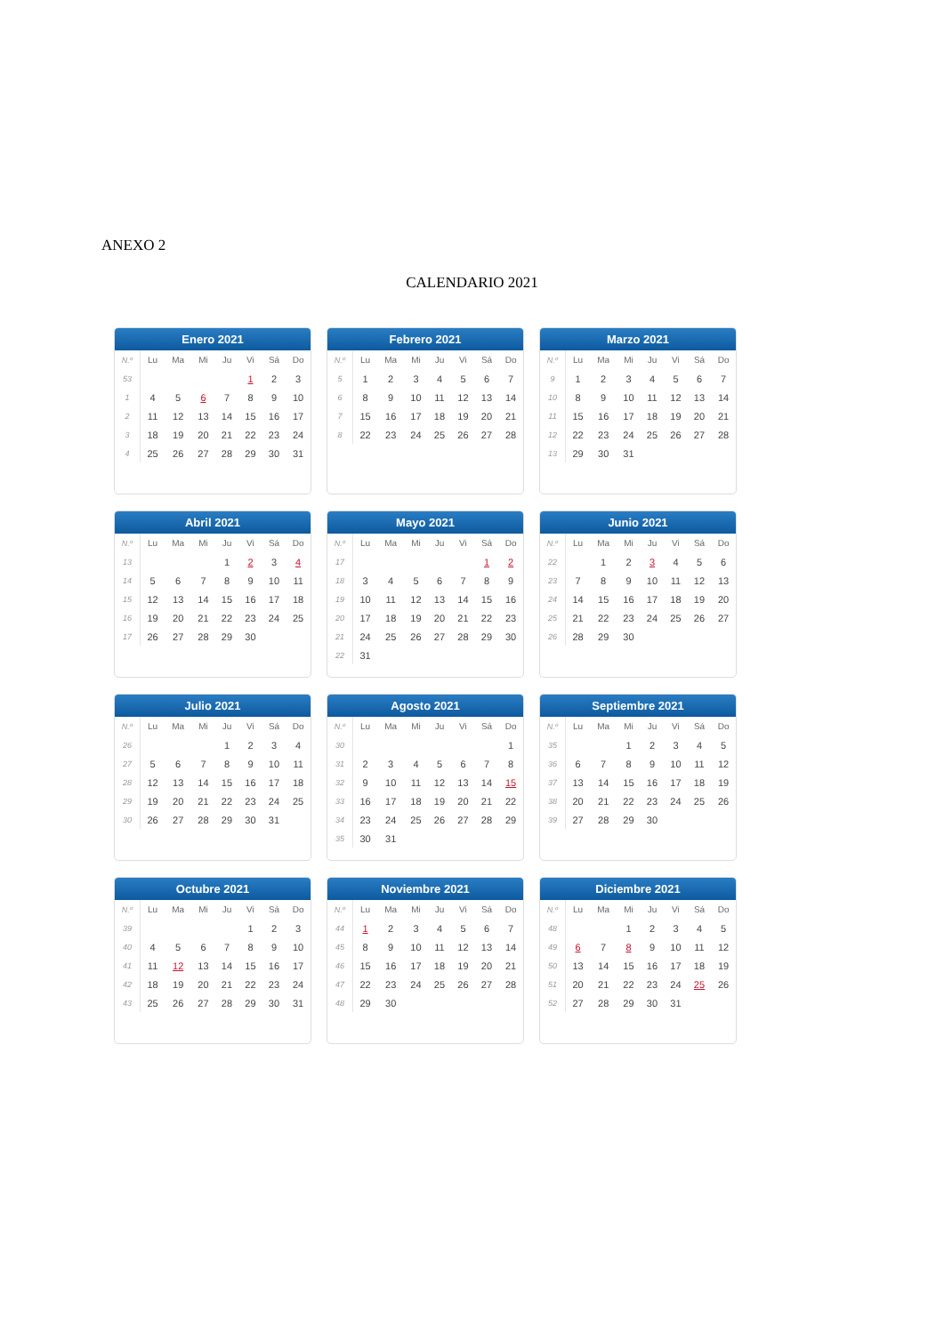ANEXO 2
CALENDARIO 2021
Enero 2021
| N.º | Lu | Ma | Mi | Ju | Vi | Sá | Do |
| --- | --- | --- | --- | --- | --- | --- | --- |
| 53 | | | | | 1 | 2 | 3 |
| 1 | 4 | 5 | 6 | 7 | 8 | 9 | 10 |
| 2 | 11 | 12 | 13 | 14 | 15 | 16 | 17 |
| 3 | 18 | 19 | 20 | 21 | 22 | 23 | 24 |
| 4 | 25 | 26 | 27 | 28 | 29 | 30 | 31 |
Febrero 2021
| N.º | Lu | Ma | Mi | Ju | Vi | Sá | Do |
| --- | --- | --- | --- | --- | --- | --- | --- |
| 5 | 1 | 2 | 3 | 4 | 5 | 6 | 7 |
| 6 | 8 | 9 | 10 | 11 | 12 | 13 | 14 |
| 7 | 15 | 16 | 17 | 18 | 19 | 20 | 21 |
| 8 | 22 | 23 | 24 | 25 | 26 | 27 | 28 |
Marzo 2021
| N.º | Lu | Ma | Mi | Ju | Vi | Sá | Do |
| --- | --- | --- | --- | --- | --- | --- | --- |
| 9 | 1 | 2 | 3 | 4 | 5 | 6 | 7 |
| 10 | 8 | 9 | 10 | 11 | 12 | 13 | 14 |
| 11 | 15 | 16 | 17 | 18 | 19 | 20 | 21 |
| 12 | 22 | 23 | 24 | 25 | 26 | 27 | 28 |
| 13 | 29 | 30 | 31 | | | | |
Abril 2021
| N.º | Lu | Ma | Mi | Ju | Vi | Sá | Do |
| --- | --- | --- | --- | --- | --- | --- | --- |
| 13 | | | | 1 | 2 | 3 | 4 |
| 14 | 5 | 6 | 7 | 8 | 9 | 10 | 11 |
| 15 | 12 | 13 | 14 | 15 | 16 | 17 | 18 |
| 16 | 19 | 20 | 21 | 22 | 23 | 24 | 25 |
| 17 | 26 | 27 | 28 | 29 | 30 | | |
Mayo 2021
| N.º | Lu | Ma | Mi | Ju | Vi | Sá | Do |
| --- | --- | --- | --- | --- | --- | --- | --- |
| 17 | | | | | | 1 | 2 |
| 18 | 3 | 4 | 5 | 6 | 7 | 8 | 9 |
| 19 | 10 | 11 | 12 | 13 | 14 | 15 | 16 |
| 20 | 17 | 18 | 19 | 20 | 21 | 22 | 23 |
| 21 | 24 | 25 | 26 | 27 | 28 | 29 | 30 |
| 22 | 31 | | | | | | |
Junio 2021
| N.º | Lu | Ma | Mi | Ju | Vi | Sá | Do |
| --- | --- | --- | --- | --- | --- | --- | --- |
| 22 | | 1 | 2 | 3 | 4 | 5 | 6 |
| 23 | 7 | 8 | 9 | 10 | 11 | 12 | 13 |
| 24 | 14 | 15 | 16 | 17 | 18 | 19 | 20 |
| 25 | 21 | 22 | 23 | 24 | 25 | 26 | 27 |
| 26 | 28 | 29 | 30 | | | | |
Julio 2021
| N.º | Lu | Ma | Mi | Ju | Vi | Sá | Do |
| --- | --- | --- | --- | --- | --- | --- | --- |
| 26 | | | | 1 | 2 | 3 | 4 |
| 27 | 5 | 6 | 7 | 8 | 9 | 10 | 11 |
| 28 | 12 | 13 | 14 | 15 | 16 | 17 | 18 |
| 29 | 19 | 20 | 21 | 22 | 23 | 24 | 25 |
| 30 | 26 | 27 | 28 | 29 | 30 | 31 | |
Agosto 2021
| N.º | Lu | Ma | Mi | Ju | Vi | Sá | Do |
| --- | --- | --- | --- | --- | --- | --- | --- |
| 30 | | | | | | | 1 |
| 31 | 2 | 3 | 4 | 5 | 6 | 7 | 8 |
| 32 | 9 | 10 | 11 | 12 | 13 | 14 | 15 |
| 33 | 16 | 17 | 18 | 19 | 20 | 21 | 22 |
| 34 | 23 | 24 | 25 | 26 | 27 | 28 | 29 |
| 35 | 30 | 31 | | | | | |
Septiembre 2021
| N.º | Lu | Ma | Mi | Ju | Vi | Sá | Do |
| --- | --- | --- | --- | --- | --- | --- | --- |
| 35 | | | 1 | 2 | 3 | 4 | 5 |
| 36 | 6 | 7 | 8 | 9 | 10 | 11 | 12 |
| 37 | 13 | 14 | 15 | 16 | 17 | 18 | 19 |
| 38 | 20 | 21 | 22 | 23 | 24 | 25 | 26 |
| 39 | 27 | 28 | 29 | 30 | | | |
Octubre 2021
| N.º | Lu | Ma | Mi | Ju | Vi | Sá | Do |
| --- | --- | --- | --- | --- | --- | --- | --- |
| 39 | | | | | 1 | 2 | 3 |
| 40 | 4 | 5 | 6 | 7 | 8 | 9 | 10 |
| 41 | 11 | 12 | 13 | 14 | 15 | 16 | 17 |
| 42 | 18 | 19 | 20 | 21 | 22 | 23 | 24 |
| 43 | 25 | 26 | 27 | 28 | 29 | 30 | 31 |
Noviembre 2021
| N.º | Lu | Ma | Mi | Ju | Vi | Sá | Do |
| --- | --- | --- | --- | --- | --- | --- | --- |
| 44 | 1 | 2 | 3 | 4 | 5 | 6 | 7 |
| 45 | 8 | 9 | 10 | 11 | 12 | 13 | 14 |
| 46 | 15 | 16 | 17 | 18 | 19 | 20 | 21 |
| 47 | 22 | 23 | 24 | 25 | 26 | 27 | 28 |
| 48 | 29 | 30 | | | | | |
Diciembre 2021
| N.º | Lu | Ma | Mi | Ju | Vi | Sá | Do |
| --- | --- | --- | --- | --- | --- | --- | --- |
| 48 | | | 1 | 2 | 3 | 4 | 5 |
| 49 | 6 | 7 | 8 | 9 | 10 | 11 | 12 |
| 50 | 13 | 14 | 15 | 16 | 17 | 18 | 19 |
| 51 | 20 | 21 | 22 | 23 | 24 | 25 | 26 |
| 52 | 27 | 28 | 29 | 30 | 31 | | |